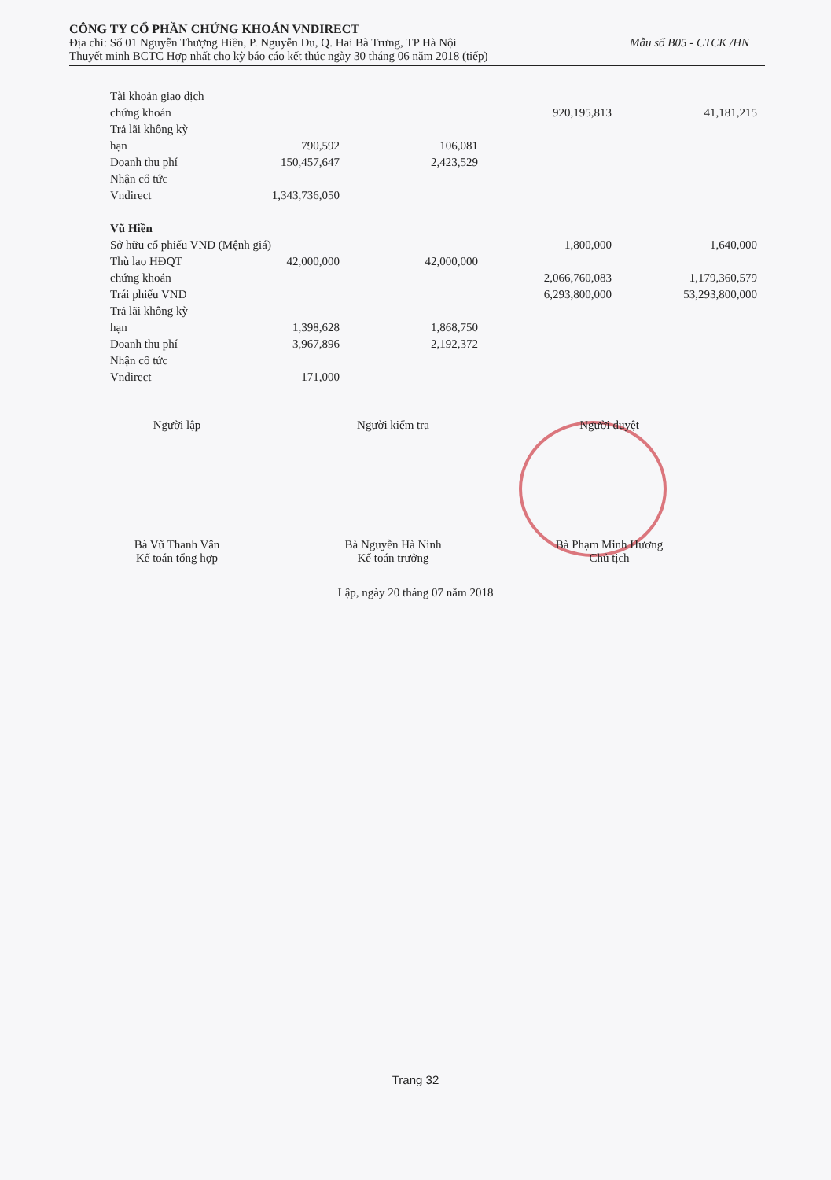CÔNG TY CỔ PHẦN CHỨNG KHOÁN VNDIRECT
Địa chỉ: Số 01 Nguyễn Thượng Hiền, P. Nguyễn Du, Q. Hai Bà Trưng, TP Hà Nội Mẫu số B05 - CTCK /HN
Thuyết minh BCTC Hợp nhất cho kỳ báo cáo kết thúc ngày 30 tháng 06 năm 2018 (tiếp)
| Tài khoản giao dịch | | | | |
| chứng khoán | | | 920,195,813 | 41,181,215 |
| Trả lãi không kỳ | | | | |
| hạn | 790,592 | 106,081 | | |
| Doanh thu phí | 150,457,647 | 2,423,529 | | |
| Nhận cổ tức | | | | |
| Vndirect | 1,343,736,050 | | | |
| Vũ Hiền | | | | |
| Sở hữu cổ phiếu VND (Mệnh giá) | | | 1,800,000 | 1,640,000 |
| Thù lao HĐQT | 42,000,000 | 42,000,000 | | |
| chứng khoán | | | 2,066,760,083 | 1,179,360,579 |
| Trái phiếu VND | | | 6,293,800,000 | 53,293,800,000 |
| Trả lãi không kỳ | | | | |
| hạn | 1,398,628 | 1,868,750 | | |
| Doanh thu phí | 3,967,896 | 2,192,372 | | |
| Nhận cổ tức | | | | |
| Vndirect | 171,000 | | | |
Người lập
Bà Vũ Thanh Vân
Kế toán tổng hợp
Người kiểm tra
Bà Nguyễn Hà Ninh
Kế toán trưởng
Người duyệt
Bà Phạm Minh Hương
Chủ tịch
Lập, ngày 20 tháng 07 năm 2018
Trang 32